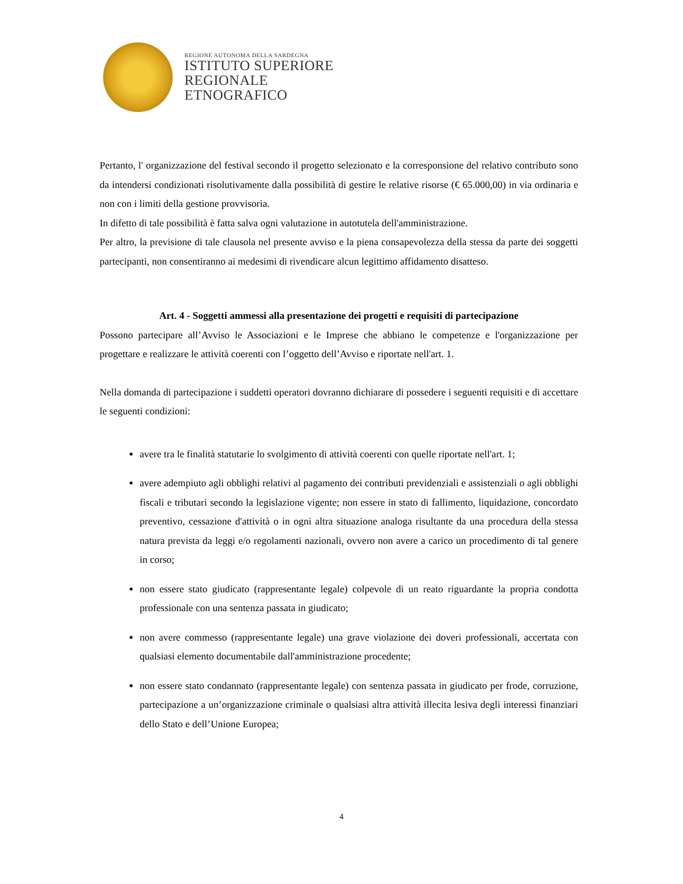REGIONE AUTONOMA DELLA SARDEGNA
ISTITUTO SUPERIORE
REGIONALE
ETNOGRAFICO
Pertanto, l' organizzazione del festival secondo il progetto selezionato e la corresponsione del relativo contributo sono da intendersi condizionati risolutivamente dalla possibilità di gestire le relative risorse (€ 65.000,00) in via ordinaria e non con i limiti della gestione provvisoria.
In difetto di tale possibilità è fatta salva ogni valutazione in autotutela dell'amministrazione.
Per altro, la previsione di tale clausola nel presente avviso e la piena consapevolezza della stessa da parte dei soggetti partecipanti, non consentiranno ai medesimi di rivendicare alcun legittimo affidamento disatteso.
Art. 4 - Soggetti ammessi alla presentazione dei progetti e requisiti di partecipazione
Possono partecipare all’Avviso le Associazioni e le Imprese che abbiano le competenze e l'organizzazione per progettare e realizzare le attività coerenti con l’oggetto dell’Avviso e riportate nell'art. 1.
Nella domanda di partecipazione i suddetti operatori dovranno dichiarare di possedere i seguenti requisiti e di accettare le seguenti condizioni:
avere tra le finalità statutarie lo svolgimento di attività coerenti con quelle riportate nell'art. 1;
avere adempiuto agli obblighi relativi al pagamento dei contributi previdenziali e assistenziali o agli obblighi fiscali e tributari secondo la legislazione vigente; non essere in stato di fallimento, liquidazione, concordato preventivo, cessazione d'attività o in ogni altra situazione analoga risultante da una procedura della stessa natura prevista da leggi e/o regolamenti nazionali, ovvero non avere a carico un procedimento di tal genere in corso;
non essere stato giudicato (rappresentante legale) colpevole di un reato riguardante la propria condotta professionale con una sentenza passata in giudicato;
non avere commesso (rappresentante legale) una grave violazione dei doveri professionali, accertata con qualsiasi elemento documentabile dall'amministrazione procedente;
non essere stato condannato (rappresentante legale) con sentenza passata in giudicato per frode, corruzione, partecipazione a un’organizzazione criminale o qualsiasi altra attività illecita lesiva degli interessi finanziari dello Stato e dell’Unione Europea;
4